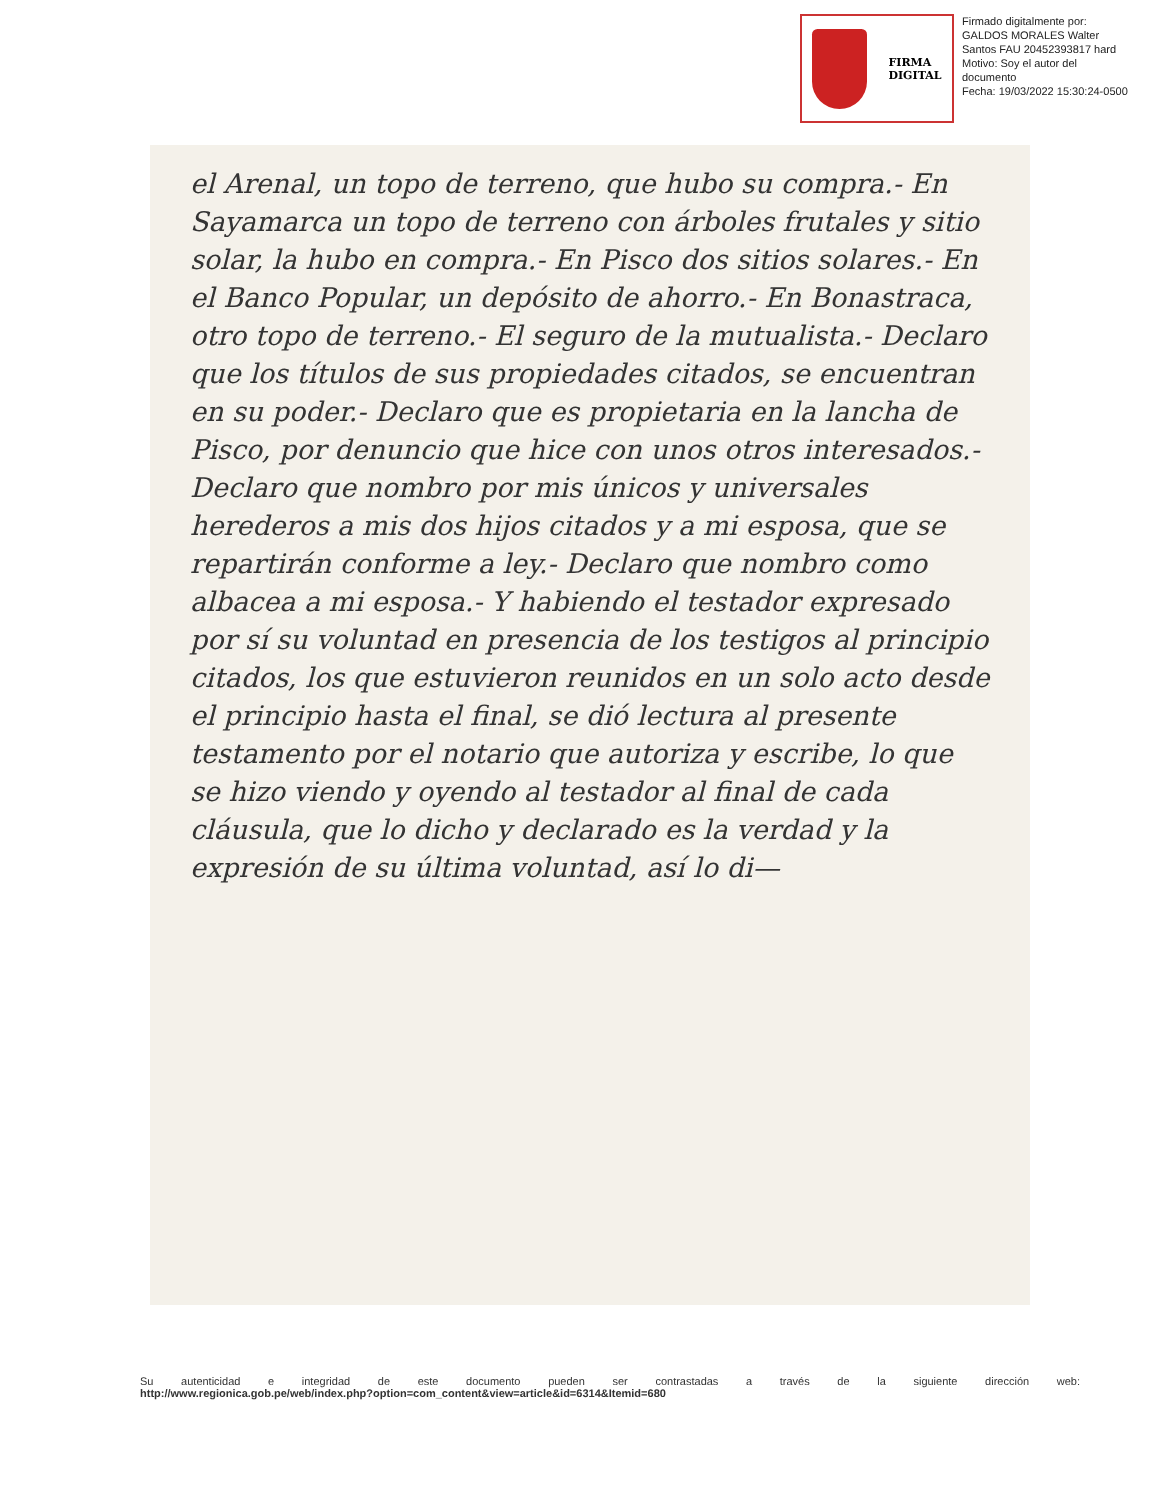FIRMA
DIGITAL
Firmado digitalmente por:
GALDOS MORALES Walter
Santos FAU 20452393817 hard
Motivo: Soy el autor del
documento
Fecha: 19/03/2022 15:30:24-0500
el Arenal, un topo de terreno, que hubo su compra.- En Sayamarca un topo de terreno con árboles frutales y sitio solar, la hubo en compra.- En Pisco dos sitios solares.- En el Banco Popular, un depósito de ahorro.- En Bonastraca, otro topo de terreno.- El seguro de la mutualista.- Declaro que los títulos de sus propiedades citados, se encuentran en su poder.- Declaro que es propietaria en la lancha de Pisco, por denuncio que hice con unos otros interesados.- Declaro que nombro por mis únicos y universales herederos a mis dos hijos citados y a mi esposa, que se repartirán conforme a ley.- Declaro que nombro como albacea a mi esposa.- Y habiendo el testador expresado por sí su voluntad en presencia de los testigos al principio citados, los que estuvieron reunidos en un solo acto desde el principio hasta el final, se dió lectura al presente testamento por el notario que autoriza y escribe, lo que se hizo viendo y oyendo al testador al final de cada cláusula, que lo dicho y declarado es la verdad y la expresión de su última voluntad, así lo di—
Su autenticidad e integridad de este documento pueden ser contrastadas a través de la siguiente dirección web:
http://www.regionica.gob.pe/web/index.php?option=com_content&view=article&id=6314&Itemid=680